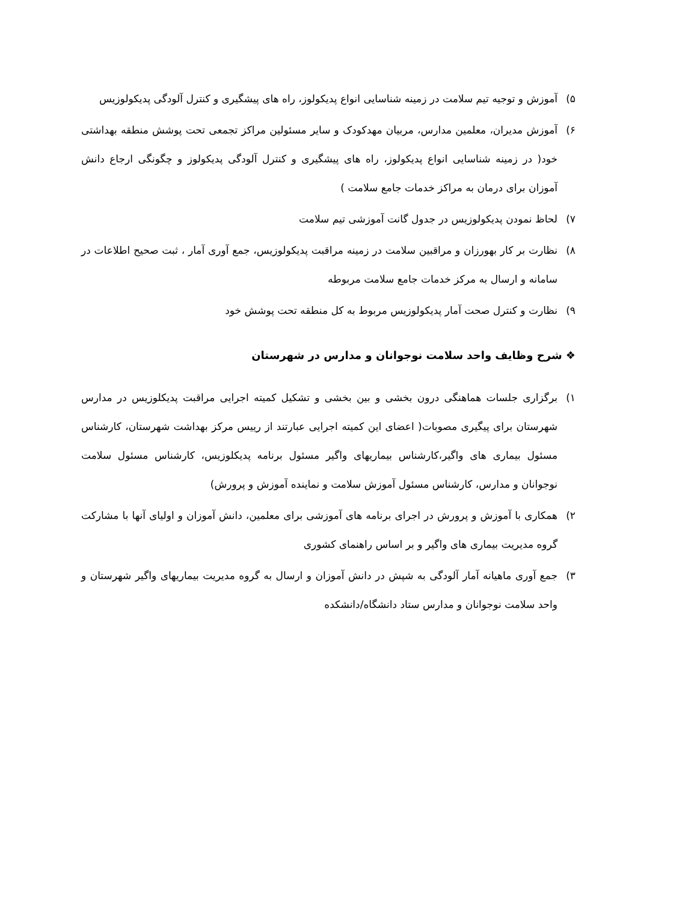۵) آموزش و توجیه تیم سلامت در زمینه شناسایی انواع پدیکولوز، راه های پیشگیری و کنترل آلودگی پدیکولوزیس
۶) آموزش مدیران، معلمین مدارس، مربیان مهدکودک و سایر مسئولین مراکز تجمعی تحت پوشش منطقه بهداشتی خود( در زمینه شناسایی انواع پدیکولوز، راه های پیشگیری و کنترل آلودگی پدیکولوز و چگونگی ارجاع دانش آموزان برای درمان به مراکز خدمات جامع سلامت )
۷) لحاظ نمودن پدیکولوزیس در جدول گانت آموزشی تیم سلامت
۸) نظارت بر کار بهورزان و مراقبین سلامت در زمینه مراقبت پدیکولوزیس، جمع آوری آمار ، ثبت صحیح اطلاعات در سامانه و ارسال به مرکز خدمات جامع سلامت مربوطه
۹) نظارت و کنترل صحت آمار پدیکولوزیس مربوط به کل منطقه تحت پوشش خود
❖ شرح وظایف واحد سلامت نوجوانان و مدارس در شهرستان
۱) برگزاری جلسات هماهنگی درون بخشی و بین بخشی و تشکیل کمیته اجرایی مراقبت پدیکلوزیس در مدارس شهرستان برای پیگیری مصوبات( اعضای این کمیته اجرایی عبارتند از رییس مرکز بهداشت شهرستان، کارشناس مسئول بیماری های واگیر،کارشناس بیماریهای واگیر مسئول برنامه پدیکلوزیس، کارشناس مسئول سلامت نوجوانان و مدارس، کارشناس مسئول آموزش سلامت و نماینده آموزش و پرورش)
۲) همکاری با آموزش و پرورش در اجرای برنامه های آموزشی برای معلمین، دانش آموزان و اولیای آنها با مشارکت گروه مدیریت بیماری های واگیر و بر اساس راهنمای کشوری
۳) جمع آوری ماهیانه آمار آلودگی به شپش در دانش آموزان و ارسال به گروه مدیریت بیماریهای واگیر شهرستان و واحد سلامت نوجوانان و مدارس ستاد دانشگاه/دانشکده